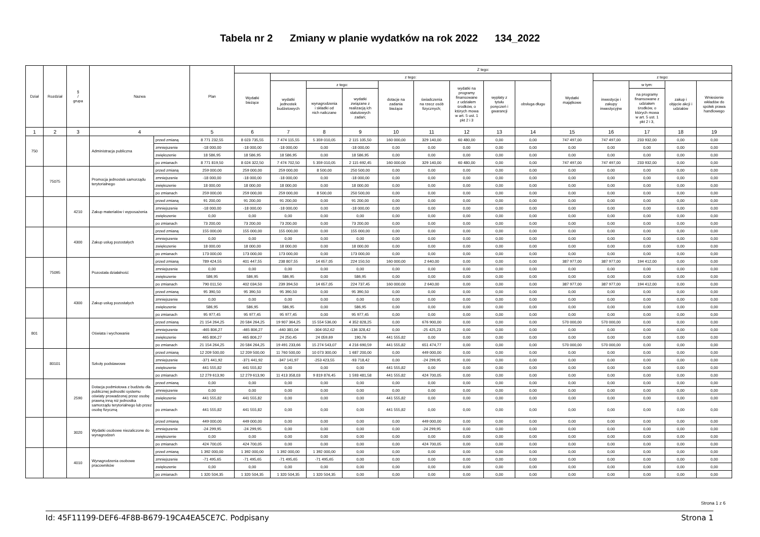Tabela nr 2 Zmiany w planie wydatków na rok 2022 134_2022
| Dział | Rozdział | § / grupa | Nazwa | | Plan | Z tego: | | | | | | | | | | | | | |
| --- | --- | --- | --- | --- | --- | --- | --- | --- | --- | --- | --- | --- | --- | --- | --- | --- | --- | --- | --- |
| | | | | | | Wydatki bieżące | z tego: | | | | | | | | Wydatki majątkowe | z tego: | | | |
| | | | | | | | wydatki jednostek budżetowych | z tego: | | dotacje na zadania bieżące | świadczenia na rzecz osób fizycznych; | wydatki na programy finansowane z udziałem środków, o których mowa w art. 5 ust. 1 pkt 2 i 3 | wypłaty z tytułu poręczeń i gwarancji | obsługa długu | | inwestycje i zakupy inwestycyjne | w tym: | zakup i objęcie akcji i udziałów | Wniesienie wkładów do spółek prawa handlowego |
| | | | | | | | | wynagrodzenia i składki od nich naliczane | wydatki związane z realizacją ich statutowych zadań; | | | | | | | | na programy finansowane z udziałem środków, o których mowa w art. 5 ust. 1 pkt 2 i 3, | | |
| 1 | 2 | 3 | 4 | | 5 | 6 | 7 | 8 | 9 | 10 | 11 | 12 | 13 | 14 | 15 | 16 | 17 | 18 | 19 |
| 750 | | | Administracja publiczna | przed zmianą | 8 771 232,55 | 8 023 735,55 | 7 474 115,55 | 5 359 010,05 | 2 115 105,50 | 160 000,00 | 329 140,00 | 60 480,00 | 0,00 | 0,00 | 747 497,00 | 747 497,00 | 233 932,00 | 0,00 | 0,00 |
| | | | | zmniejszenie | -18 000,00 | -18 000,00 | -18 000,00 | 0,00 | -18 000,00 | 0,00 | 0,00 | 0,00 | 0,00 | 0,00 | 0,00 | 0,00 | 0,00 | 0,00 | 0,00 |
| | | | | zwiększenie | 18 586,95 | 18 586,95 | 18 586,95 | 0,00 | 18 586,95 | 0,00 | 0,00 | 0,00 | 0,00 | 0,00 | 0,00 | 0,00 | 0,00 | 0,00 | 0,00 |
| | | | | po zmianach | 8 771 819,50 | 8 024 322,50 | 7 474 702,50 | 5 359 010,05 | 2 115 692,45 | 160 000,00 | 329 140,00 | 60 480,00 | 0,00 | 0,00 | 747 497,00 | 747 497,00 | 233 932,00 | 0,00 | 0,00 |
| | 75075 | | Promocja jednostek samorządu terytorialnego | przed zmianą | 259 000,00 | 259 000,00 | 259 000,00 | 8 500,00 | 250 500,00 | 0,00 | 0,00 | 0,00 | 0,00 | 0,00 | 0,00 | 0,00 | 0,00 | 0,00 | 0,00 |
| | | | | zmniejszenie | -18 000,00 | -18 000,00 | -18 000,00 | 0,00 | -18 000,00 | 0,00 | 0,00 | 0,00 | 0,00 | 0,00 | 0,00 | 0,00 | 0,00 | 0,00 | 0,00 |
| | | | | zwiększenie | 18 000,00 | 18 000,00 | 18 000,00 | 0,00 | 18 000,00 | 0,00 | 0,00 | 0,00 | 0,00 | 0,00 | 0,00 | 0,00 | 0,00 | 0,00 | 0,00 |
| | | | | po zmianach | 259 000,00 | 259 000,00 | 259 000,00 | 8 500,00 | 250 500,00 | 0,00 | 0,00 | 0,00 | 0,00 | 0,00 | 0,00 | 0,00 | 0,00 | 0,00 | 0,00 |
| | | 4210 | Zakup materiałów i wyposażenia | przed zmianą | 91 200,00 | 91 200,00 | 91 200,00 | 0,00 | 91 200,00 | 0,00 | 0,00 | 0,00 | 0,00 | 0,00 | 0,00 | 0,00 | 0,00 | 0,00 | 0,00 |
| | | | | zmniejszenie | -18 000,00 | -18 000,00 | -18 000,00 | 0,00 | -18 000,00 | 0,00 | 0,00 | 0,00 | 0,00 | 0,00 | 0,00 | 0,00 | 0,00 | 0,00 | 0,00 |
| | | | | zwiększenie | 0,00 | 0,00 | 0,00 | 0,00 | 0,00 | 0,00 | 0,00 | 0,00 | 0,00 | 0,00 | 0,00 | 0,00 | 0,00 | 0,00 | 0,00 |
| | | | | po zmianach | 73 200,00 | 73 200,00 | 73 200,00 | 0,00 | 73 200,00 | 0,00 | 0,00 | 0,00 | 0,00 | 0,00 | 0,00 | 0,00 | 0,00 | 0,00 | 0,00 |
| | | 4300 | Zakup usług pozostałych | przed zmianą | 155 000,00 | 155 000,00 | 155 000,00 | 0,00 | 155 000,00 | 0,00 | 0,00 | 0,00 | 0,00 | 0,00 | 0,00 | 0,00 | 0,00 | 0,00 | 0,00 |
| | | | | zmniejszenie | 0,00 | 0,00 | 0,00 | 0,00 | 0,00 | 0,00 | 0,00 | 0,00 | 0,00 | 0,00 | 0,00 | 0,00 | 0,00 | 0,00 | 0,00 |
| | | | | zwiększenie | 18 000,00 | 18 000,00 | 18 000,00 | 0,00 | 18 000,00 | 0,00 | 0,00 | 0,00 | 0,00 | 0,00 | 0,00 | 0,00 | 0,00 | 0,00 | 0,00 |
| | | | | po zmianach | 173 000,00 | 173 000,00 | 173 000,00 | 0,00 | 173 000,00 | 0,00 | 0,00 | 0,00 | 0,00 | 0,00 | 0,00 | 0,00 | 0,00 | 0,00 | 0,00 |
| | 75095 | | Pozostała działalność | przed zmianą | 789 424,55 | 401 447,55 | 238 807,55 | 14 657,05 | 224 150,50 | 160 000,00 | 2 640,00 | 0,00 | 0,00 | 0,00 | 387 977,00 | 387 977,00 | 194 412,00 | 0,00 | 0,00 |
| | | | | zmniejszenie | 0,00 | 0,00 | 0,00 | 0,00 | 0,00 | 0,00 | 0,00 | 0,00 | 0,00 | 0,00 | 0,00 | 0,00 | 0,00 | 0,00 | 0,00 |
| | | | | zwiększenie | 586,95 | 586,95 | 586,95 | 0,00 | 586,95 | 0,00 | 0,00 | 0,00 | 0,00 | 0,00 | 0,00 | 0,00 | 0,00 | 0,00 | 0,00 |
| | | | | po zmianach | 790 011,50 | 402 034,50 | 239 394,50 | 14 657,05 | 224 737,45 | 160 000,00 | 2 640,00 | 0,00 | 0,00 | 0,00 | 387 977,00 | 387 977,00 | 194 412,00 | 0,00 | 0,00 |
| | | 4300 | Zakup usług pozostałych | przed zmianą | 95 390,50 | 95 390,50 | 95 390,50 | 0,00 | 95 390,50 | 0,00 | 0,00 | 0,00 | 0,00 | 0,00 | 0,00 | 0,00 | 0,00 | 0,00 | 0,00 |
| | | | | zmniejszenie | 0,00 | 0,00 | 0,00 | 0,00 | 0,00 | 0,00 | 0,00 | 0,00 | 0,00 | 0,00 | 0,00 | 0,00 | 0,00 | 0,00 | 0,00 |
| | | | | zwiększenie | 586,95 | 586,95 | 586,95 | 0,00 | 586,95 | 0,00 | 0,00 | 0,00 | 0,00 | 0,00 | 0,00 | 0,00 | 0,00 | 0,00 | 0,00 |
| | | | | po zmianach | 95 977,45 | 95 977,45 | 95 977,45 | 0,00 | 95 977,45 | 0,00 | 0,00 | 0,00 | 0,00 | 0,00 | 0,00 | 0,00 | 0,00 | 0,00 | 0,00 |
| 801 | | | Oświata i wychowanie | przed zmianą | 21 154 264,25 | 20 584 264,25 | 19 907 364,25 | 15 554 536,00 | 4 352 828,25 | 0,00 | 676 900,00 | 0,00 | 0,00 | 0,00 | 570 000,00 | 570 000,00 | 0,00 | 0,00 | 0,00 |
| | | | | zmniejszenie | -465 806,27 | -465 806,27 | -440 381,04 | -304 052,62 | -136 328,42 | 0,00 | -25 425,23 | 0,00 | 0,00 | 0,00 | 0,00 | 0,00 | 0,00 | 0,00 | 0,00 |
| | | | | zwiększenie | 465 806,27 | 465 806,27 | 24 250,45 | 24 059,69 | 190,76 | 441 555,82 | 0,00 | 0,00 | 0,00 | 0,00 | 0,00 | 0,00 | 0,00 | 0,00 | 0,00 |
| | | | | po zmianach | 21 154 264,25 | 20 584 264,25 | 19 491 233,66 | 15 274 543,07 | 4 216 690,59 | 441 555,82 | 651 474,77 | 0,00 | 0,00 | 0,00 | 570 000,00 | 570 000,00 | 0,00 | 0,00 | 0,00 |
| | 80101 | | Szkoły podstawowe | przed zmianą | 12 209 500,00 | 12 209 500,00 | 11 760 500,00 | 10 073 300,00 | 1 687 200,00 | 0,00 | 449 000,00 | 0,00 | 0,00 | 0,00 | 0,00 | 0,00 | 0,00 | 0,00 | 0,00 |
| | | | | zmniejszenie | -371 441,92 | -371 441,92 | -347 141,97 | -253 423,55 | -93 718,42 | 0,00 | -24 299,95 | 0,00 | 0,00 | 0,00 | 0,00 | 0,00 | 0,00 | 0,00 | 0,00 |
| | | | | zwiększenie | 441 555,82 | 441 555,82 | 0,00 | 0,00 | 0,00 | 441 555,82 | 0,00 | 0,00 | 0,00 | 0,00 | 0,00 | 0,00 | 0,00 | 0,00 | 0,00 |
| | | | | po zmianach | 12 279 613,90 | 12 279 613,90 | 11 413 358,03 | 9 819 876,45 | 1 593 481,58 | 441 555,82 | 424 700,05 | 0,00 | 0,00 | 0,00 | 0,00 | 0,00 | 0,00 | 0,00 | 0,00 |
| | | 2590 | Dotacja podmiotowa z budżetu dla publicznej jednostki systemu oświaty prowadzonej przez osobę prawną inną niż jednostka samorządu terytorialnego lub przez osobę fizyczną | przed zmianą | 0,00 | 0,00 | 0,00 | 0,00 | 0,00 | 0,00 | 0,00 | 0,00 | 0,00 | 0,00 | 0,00 | 0,00 | 0,00 | 0,00 | 0,00 |
| | | | | zmniejszenie | 0,00 | 0,00 | 0,00 | 0,00 | 0,00 | 0,00 | 0,00 | 0,00 | 0,00 | 0,00 | 0,00 | 0,00 | 0,00 | 0,00 | 0,00 |
| | | | | zwiększenie | 441 555,82 | 441 555,82 | 0,00 | 0,00 | 0,00 | 441 555,82 | 0,00 | 0,00 | 0,00 | 0,00 | 0,00 | 0,00 | 0,00 | 0,00 | 0,00 |
| | | | | po zmianach | 441 555,82 | 441 555,82 | 0,00 | 0,00 | 0,00 | 441 555,82 | 0,00 | 0,00 | 0,00 | 0,00 | 0,00 | 0,00 | 0,00 | 0,00 | 0,00 |
| | | 3020 | Wydatki osobowe niezaliczone do wynagrodzeń | przed zmianą | 449 000,00 | 449 000,00 | 0,00 | 0,00 | 0,00 | 0,00 | 449 000,00 | 0,00 | 0,00 | 0,00 | 0,00 | 0,00 | 0,00 | 0,00 | 0,00 |
| | | | | zmniejszenie | -24 299,95 | -24 299,95 | 0,00 | 0,00 | 0,00 | 0,00 | -24 299,95 | 0,00 | 0,00 | 0,00 | 0,00 | 0,00 | 0,00 | 0,00 | 0,00 |
| | | | | zwiększenie | 0,00 | 0,00 | 0,00 | 0,00 | 0,00 | 0,00 | 0,00 | 0,00 | 0,00 | 0,00 | 0,00 | 0,00 | 0,00 | 0,00 | 0,00 |
| | | | | po zmianach | 424 700,05 | 424 700,05 | 0,00 | 0,00 | 0,00 | 0,00 | 424 700,05 | 0,00 | 0,00 | 0,00 | 0,00 | 0,00 | 0,00 | 0,00 | 0,00 |
| | | 4010 | Wynagrodzenia osobowe pracowników | przed zmianą | 1 392 000,00 | 1 392 000,00 | 1 392 000,00 | 1 392 000,00 | 0,00 | 0,00 | 0,00 | 0,00 | 0,00 | 0,00 | 0,00 | 0,00 | 0,00 | 0,00 | 0,00 |
| | | | | zmniejszenie | -71 495,65 | -71 495,65 | -71 495,65 | -71 495,65 | 0,00 | 0,00 | 0,00 | 0,00 | 0,00 | 0,00 | 0,00 | 0,00 | 0,00 | 0,00 | 0,00 |
| | | | | zwiększenie | 0,00 | 0,00 | 0,00 | 0,00 | 0,00 | 0,00 | 0,00 | 0,00 | 0,00 | 0,00 | 0,00 | 0,00 | 0,00 | 0,00 | 0,00 |
| | | | | po zmianach | 1 320 504,35 | 1 320 504,35 | 1 320 504,35 | 1 320 504,35 | 0,00 | 0,00 | 0,00 | 0,00 | 0,00 | 0,00 | 0,00 | 0,00 | 0,00 | 0,00 | 0,00 |
Strona 1 z 6
Id: 45F11199-DEF6-4F8B-B679-19CA4EA5CE7C. Podpisany Strona 1